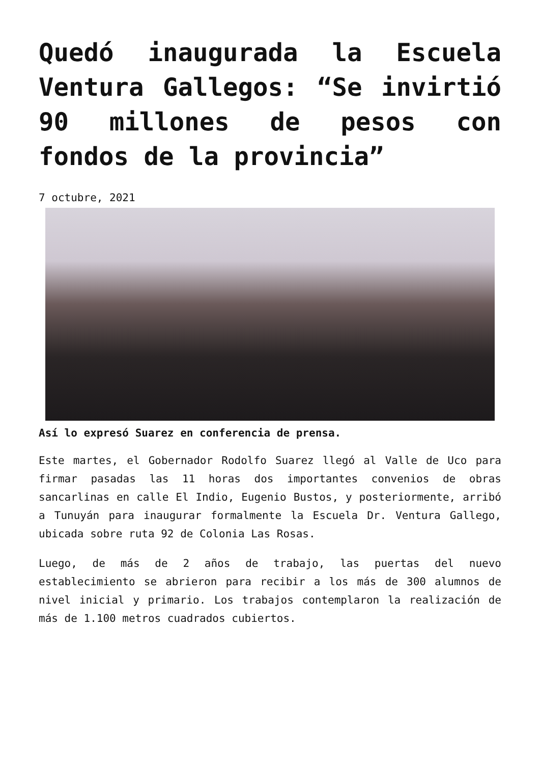Quedó inaugurada la Escuela Ventura Gallegos: “Se invirtió 90 millones de pesos con fondos de la provincia”
7 octubre, 2021
Así lo expresó Suarez en conferencia de prensa.
Este martes, el Gobernador Rodolfo Suarez llegó al Valle de Uco para firmar pasadas las 11 horas dos importantes convenios de obras sancarlinas en calle El Indio, Eugenio Bustos, y posteriormente, arribó a Tunuyán para inaugurar formalmente la Escuela Dr. Ventura Gallego, ubicada sobre ruta 92 de Colonia Las Rosas.
Luego, de más de 2 años de trabajo, las puertas del nuevo establecimiento se abrieron para recibir a los más de 300 alumnos de nivel inicial y primario. Los trabajos contemplaron la realización de más de 1.100 metros cuadrados cubiertos.